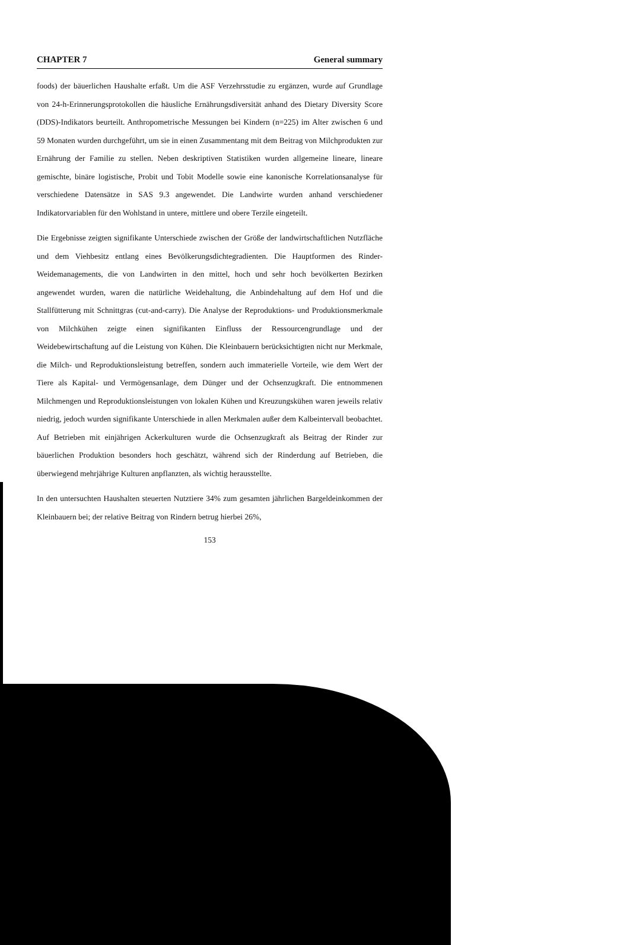CHAPTER 7 General summary
foods) der bäuerlichen Haushalte erfaßt. Um die ASF Verzehrsstudie zu ergänzen, wurde auf Grundlage von 24-h-Erinnerungsprotokollen die häusliche Ernährungsdiversität anhand des Dietary Diversity Score (DDS)-Indikators beurteilt. Anthropometrische Messungen bei Kindern (n=225) im Alter zwischen 6 und 59 Monaten wurden durchgeführt, um sie in einen Zusammentang mit dem Beitrag von Milchprodukten zur Ernährung der Familie zu stellen. Neben deskriptiven Statistiken wurden allgemeine lineare, lineare gemischte, binäre logistische, Probit und Tobit Modelle sowie eine kanonische Korrelationsanalyse für verschiedene Datensätze in SAS 9.3 angewendet. Die Landwirte wurden anhand verschiedener Indikatorvariablen für den Wohlstand in untere, mittlere und obere Terzile eingeteilt.
Die Ergebnisse zeigten signifikante Unterschiede zwischen der Größe der landwirtschaftlichen Nutzfläche und dem Viehbesitz entlang eines Bevölkerungsdichtegradienten. Die Hauptformen des Rinder-Weidemanagements, die von Landwirten in den mittel, hoch und sehr hoch bevölkerten Bezirken angewendet wurden, waren die natürliche Weidehaltung, die Anbindehaltung auf dem Hof und die Stallfütterung mit Schnittgras (cut-and-carry). Die Analyse der Reproduktions- und Produktionsmerkmale von Milchkühen zeigte einen signifikanten Einfluss der Ressourcengrundlage und der Weidebewirtschaftung auf die Leistung von Kühen. Die Kleinbauern berücksichtigten nicht nur Merkmale, die Milch- und Reproduktionsleistung betreffen, sondern auch immaterielle Vorteile, wie dem Wert der Tiere als Kapital- und Vermögensanlage, dem Dünger und der Ochsenzugkraft. Die entnommenen Milchmengen und Reproduktionsleistungen von lokalen Kühen und Kreuzungskühen waren jeweils relativ niedrig, jedoch wurden signifikante Unterschiede in allen Merkmalen außer dem Kalbeintervall beobachtet. Auf Betrieben mit einjährigen Ackerkulturen wurde die Ochsenzugkraft als Beitrag der Rinder zur bäuerlichen Produktion besonders hoch geschätzt, während sich der Rinderdung auf Betrieben, die überwiegend mehrjährige Kulturen anpflanzten, als wichtig herausstellte.
In den untersuchten Haushalten steuerten Nutztiere 34% zum gesamten jährlichen Bargeldeinkommen der Kleinbauern bei; der relative Beitrag von Rindern betrug hierbei 26%,
153